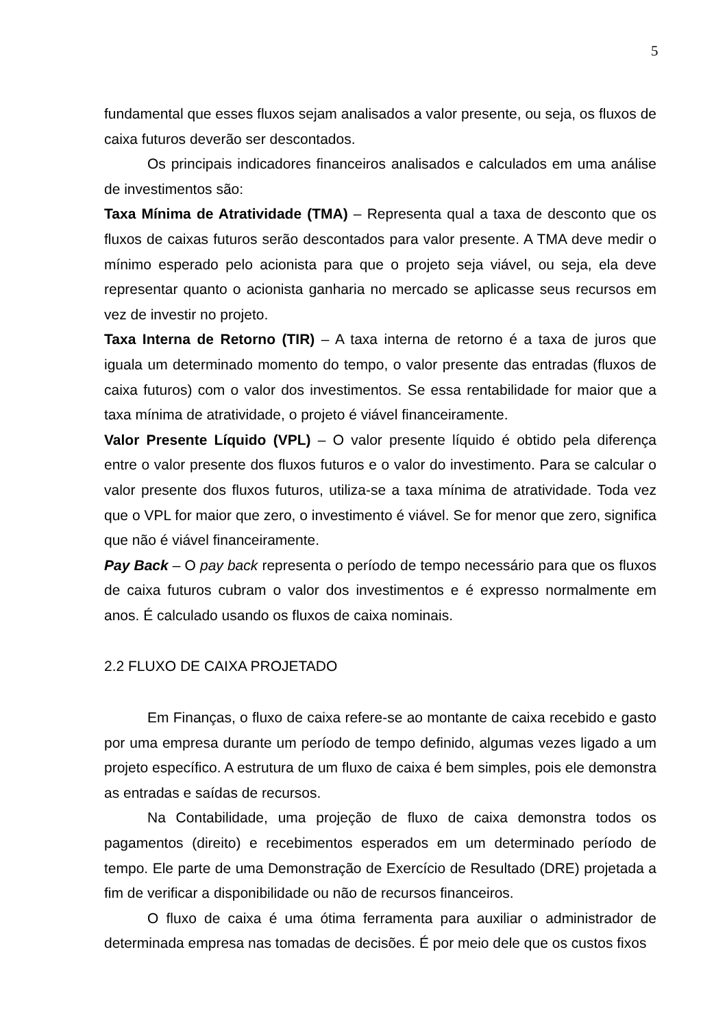5
fundamental que esses fluxos sejam analisados a valor presente, ou seja, os fluxos de caixa futuros deverão ser descontados.
Os principais indicadores financeiros analisados e calculados em uma análise de investimentos são:
Taxa Mínima de Atratividade (TMA) – Representa qual a taxa de desconto que os fluxos de caixas futuros serão descontados para valor presente. A TMA deve medir o mínimo esperado pelo acionista para que o projeto seja viável, ou seja, ela deve representar quanto o acionista ganharia no mercado se aplicasse seus recursos em vez de investir no projeto.
Taxa Interna de Retorno (TIR) – A taxa interna de retorno é a taxa de juros que iguala um determinado momento do tempo, o valor presente das entradas (fluxos de caixa futuros) com o valor dos investimentos. Se essa rentabilidade for maior que a taxa mínima de atratividade, o projeto é viável financeiramente.
Valor Presente Líquido (VPL) – O valor presente líquido é obtido pela diferença entre o valor presente dos fluxos futuros e o valor do investimento. Para se calcular o valor presente dos fluxos futuros, utiliza-se a taxa mínima de atratividade. Toda vez que o VPL for maior que zero, o investimento é viável. Se for menor que zero, significa que não é viável financeiramente.
Pay Back – O pay back representa o período de tempo necessário para que os fluxos de caixa futuros cubram o valor dos investimentos e é expresso normalmente em anos. É calculado usando os fluxos de caixa nominais.
2.2 FLUXO DE CAIXA PROJETADO
Em Finanças, o fluxo de caixa refere-se ao montante de caixa recebido e gasto por uma empresa durante um período de tempo definido, algumas vezes ligado a um projeto específico. A estrutura de um fluxo de caixa é bem simples, pois ele demonstra as entradas e saídas de recursos.
Na Contabilidade, uma projeção de fluxo de caixa demonstra todos os pagamentos (direito) e recebimentos esperados em um determinado período de tempo. Ele parte de uma Demonstração de Exercício de Resultado (DRE) projetada a fim de verificar a disponibilidade ou não de recursos financeiros.
O fluxo de caixa é uma ótima ferramenta para auxiliar o administrador de determinada empresa nas tomadas de decisões. É por meio dele que os custos fixos